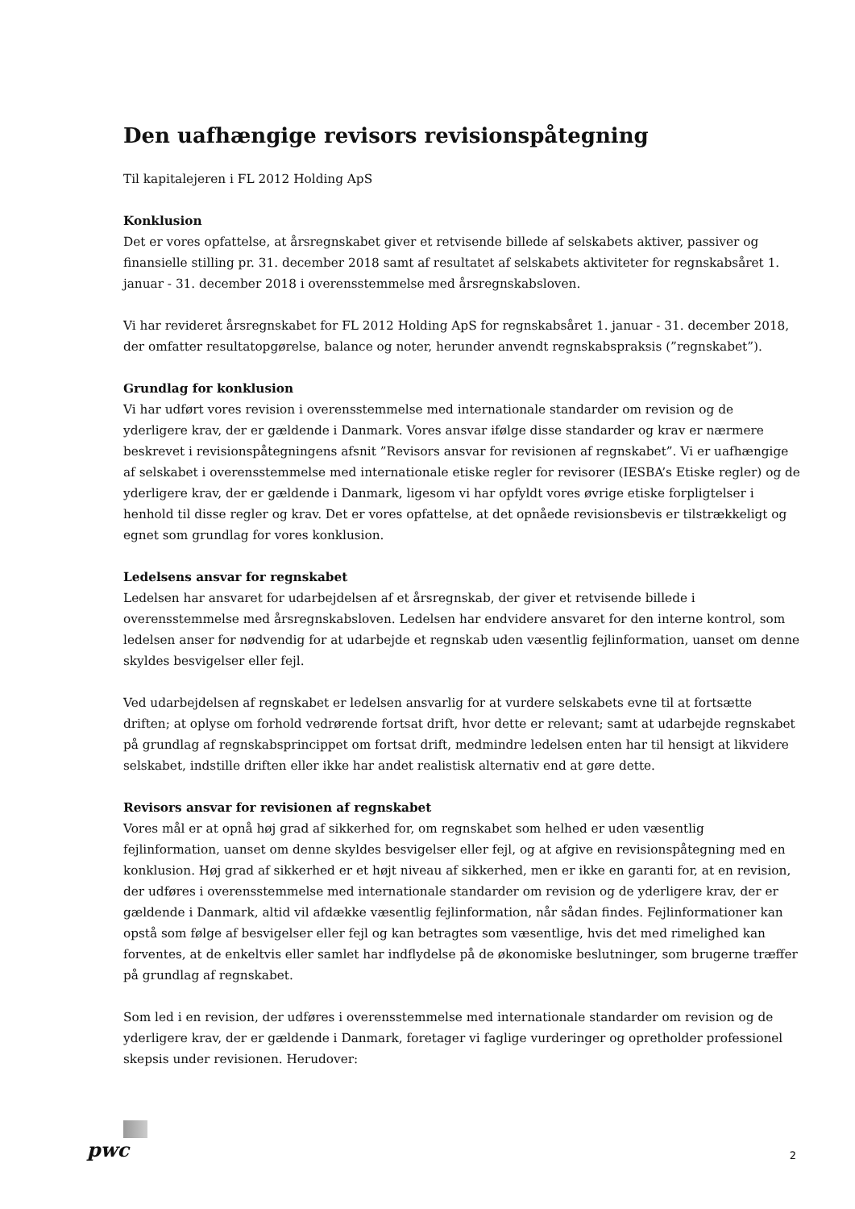Den uafhængige revisors revisionspåtegning
Til kapitalejeren i FL 2012 Holding ApS
Konklusion
Det er vores opfattelse, at årsregnskabet giver et retvisende billede af selskabets aktiver, passiver og finansielle stilling pr. 31. december 2018 samt af resultatet af selskabets aktiviteter for regnskabsåret 1. januar - 31. december 2018 i overensstemmelse med årsregnskabsloven.
Vi har revideret årsregnskabet for FL 2012 Holding ApS for regnskabsåret 1. januar - 31. december 2018, der omfatter resultatopgørelse, balance og noter, herunder anvendt regnskabspraksis (”regnskabet”).
Grundlag for konklusion
Vi har udført vores revision i overensstemmelse med internationale standarder om revision og de yderligere krav, der er gældende i Danmark. Vores ansvar ifølge disse standarder og krav er nærmere beskrevet i revisionspåtegningens afsnit ”Revisors ansvar for revisionen af regnskabet”. Vi er uafhængige af selskabet i overensstemmelse med internationale etiske regler for revisorer (IESBA’s Etiske regler) og de yderligere krav, der er gældende i Danmark, ligesom vi har opfyldt vores øvrige etiske forpligtelser i henhold til disse regler og krav. Det er vores opfattelse, at det opnåede revisionsbevis er tilstrækkeligt og egnet som grundlag for vores konklusion.
Ledelsens ansvar for regnskabet
Ledelsen har ansvaret for udarbejdelsen af et årsregnskab, der giver et retvisende billede i overensstemmelse med årsregnskabsloven. Ledelsen har endvidere ansvaret for den interne kontrol, som ledelsen anser for nødvendig for at udarbejde et regnskab uden væsentlig fejlinformation, uanset om denne skyldes besvigelser eller fejl.
Ved udarbejdelsen af regnskabet er ledelsen ansvarlig for at vurdere selskabets evne til at fortsætte driften; at oplyse om forhold vedrørende fortsat drift, hvor dette er relevant; samt at udarbejde regnskabet på grundlag af regnskabsprincippet om fortsat drift, medmindre ledelsen enten har til hensigt at likvidere selskabet, indstille driften eller ikke har andet realistisk alternativ end at gøre dette.
Revisors ansvar for revisionen af regnskabet
Vores mål er at opnå høj grad af sikkerhed for, om regnskabet som helhed er uden væsentlig fejlinformation, uanset om denne skyldes besvigelser eller fejl, og at afgive en revisionspåtegning med en konklusion. Høj grad af sikkerhed er et højt niveau af sikkerhed, men er ikke en garanti for, at en revision, der udføres i overensstemmelse med internationale standarder om revision og de yderligere krav, der er gældende i Danmark, altid vil afdække væsentlig fejlinformation, når sådan findes. Fejlinformationer kan opstå som følge af besvigelser eller fejl og kan betragtes som væsentlige, hvis det med rimelighed kan forventes, at de enkeltvis eller samlet har indflydelse på de økonomiske beslutninger, som brugerne træffer på grundlag af regnskabet.
Som led i en revision, der udføres i overensstemmelse med internationale standarder om revision og de yderligere krav, der er gældende i Danmark, foretager vi faglige vurderinger og opretholder professionel skepsis under revisionen. Herudover:
pwc
2